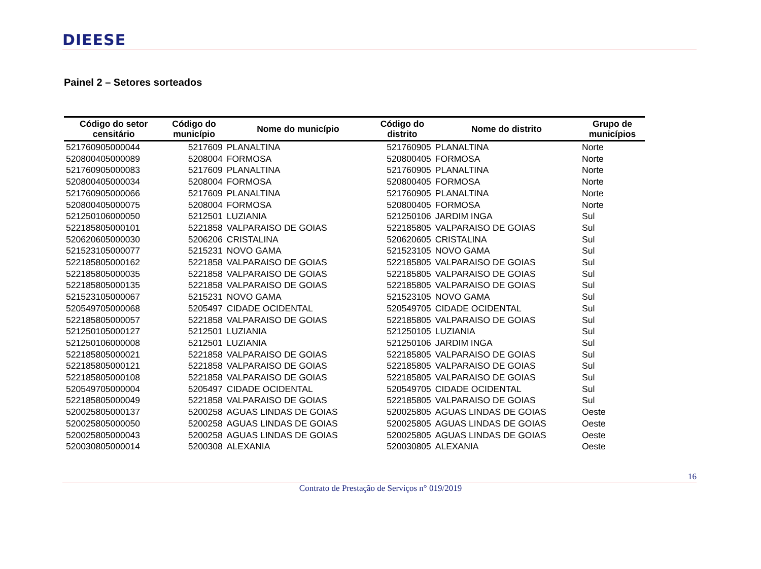DIEESE
Painel 2 – Setores sorteados
| Código do setor censitário | Código do município | Nome do município | Código do distrito | Nome do distrito | Grupo de municípios |
| --- | --- | --- | --- | --- | --- |
| 521760905000044 | 5217609 | PLANALTINA | 521760905 | PLANALTINA | Norte |
| 520800405000089 | 5208004 | FORMOSA | 520800405 | FORMOSA | Norte |
| 521760905000083 | 5217609 | PLANALTINA | 521760905 | PLANALTINA | Norte |
| 520800405000034 | 5208004 | FORMOSA | 520800405 | FORMOSA | Norte |
| 521760905000066 | 5217609 | PLANALTINA | 521760905 | PLANALTINA | Norte |
| 520800405000075 | 5208004 | FORMOSA | 520800405 | FORMOSA | Norte |
| 521250106000050 | 5212501 | LUZIANIA | 521250106 | JARDIM INGA | Sul |
| 522185805000101 | 5221858 | VALPARAISO DE GOIAS | 522185805 | VALPARAISO DE GOIAS | Sul |
| 520620605000030 | 5206206 | CRISTALINA | 520620605 | CRISTALINA | Sul |
| 521523105000077 | 5215231 | NOVO GAMA | 521523105 | NOVO GAMA | Sul |
| 522185805000162 | 5221858 | VALPARAISO DE GOIAS | 522185805 | VALPARAISO DE GOIAS | Sul |
| 522185805000035 | 5221858 | VALPARAISO DE GOIAS | 522185805 | VALPARAISO DE GOIAS | Sul |
| 522185805000135 | 5221858 | VALPARAISO DE GOIAS | 522185805 | VALPARAISO DE GOIAS | Sul |
| 521523105000067 | 5215231 | NOVO GAMA | 521523105 | NOVO GAMA | Sul |
| 520549705000068 | 5205497 | CIDADE OCIDENTAL | 520549705 | CIDADE OCIDENTAL | Sul |
| 522185805000057 | 5221858 | VALPARAISO DE GOIAS | 522185805 | VALPARAISO DE GOIAS | Sul |
| 521250105000127 | 5212501 | LUZIANIA | 521250105 | LUZIANIA | Sul |
| 521250106000008 | 5212501 | LUZIANIA | 521250106 | JARDIM INGA | Sul |
| 522185805000021 | 5221858 | VALPARAISO DE GOIAS | 522185805 | VALPARAISO DE GOIAS | Sul |
| 522185805000121 | 5221858 | VALPARAISO DE GOIAS | 522185805 | VALPARAISO DE GOIAS | Sul |
| 522185805000108 | 5221858 | VALPARAISO DE GOIAS | 522185805 | VALPARAISO DE GOIAS | Sul |
| 520549705000004 | 5205497 | CIDADE OCIDENTAL | 520549705 | CIDADE OCIDENTAL | Sul |
| 522185805000049 | 5221858 | VALPARAISO DE GOIAS | 522185805 | VALPARAISO DE GOIAS | Sul |
| 520025805000137 | 5200258 | AGUAS LINDAS DE GOIAS | 520025805 | AGUAS LINDAS DE GOIAS | Oeste |
| 520025805000050 | 5200258 | AGUAS LINDAS DE GOIAS | 520025805 | AGUAS LINDAS DE GOIAS | Oeste |
| 520025805000043 | 5200258 | AGUAS LINDAS DE GOIAS | 520025805 | AGUAS LINDAS DE GOIAS | Oeste |
| 520030805000014 | 5200308 | ALEXANIA | 520030805 | ALEXANIA | Oeste |
16
Contrato de Prestação de Serviços n° 019/2019